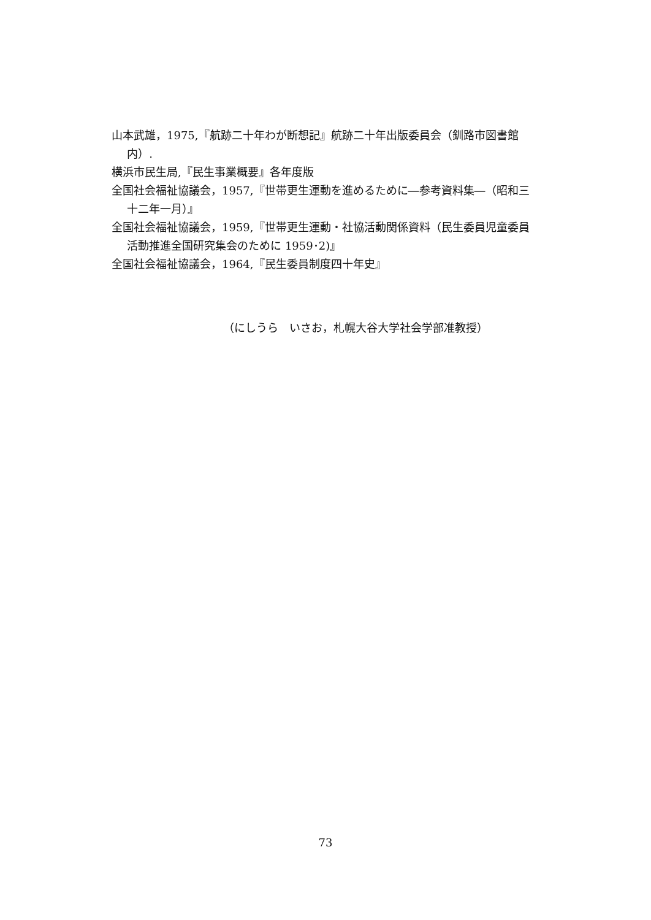山本武雄，1975,『航跡二十年わが断想記』航跡二十年出版委員会（釧路市図書館内）.
横浜市民生局,『民生事業概要』各年度版
全国社会福祉協議会，1957,『世帯更生運動を進めるために―参考資料集―（昭和三十二年一月）』
全国社会福祉協議会，1959,『世帯更生運動・社協活動関係資料（民生委員児童委員活動推進全国研究集会のために 1959･2)』
全国社会福祉協議会，1964,『民生委員制度四十年史』
（にしうら　いさお，札幌大谷大学社会学部准教授）
73